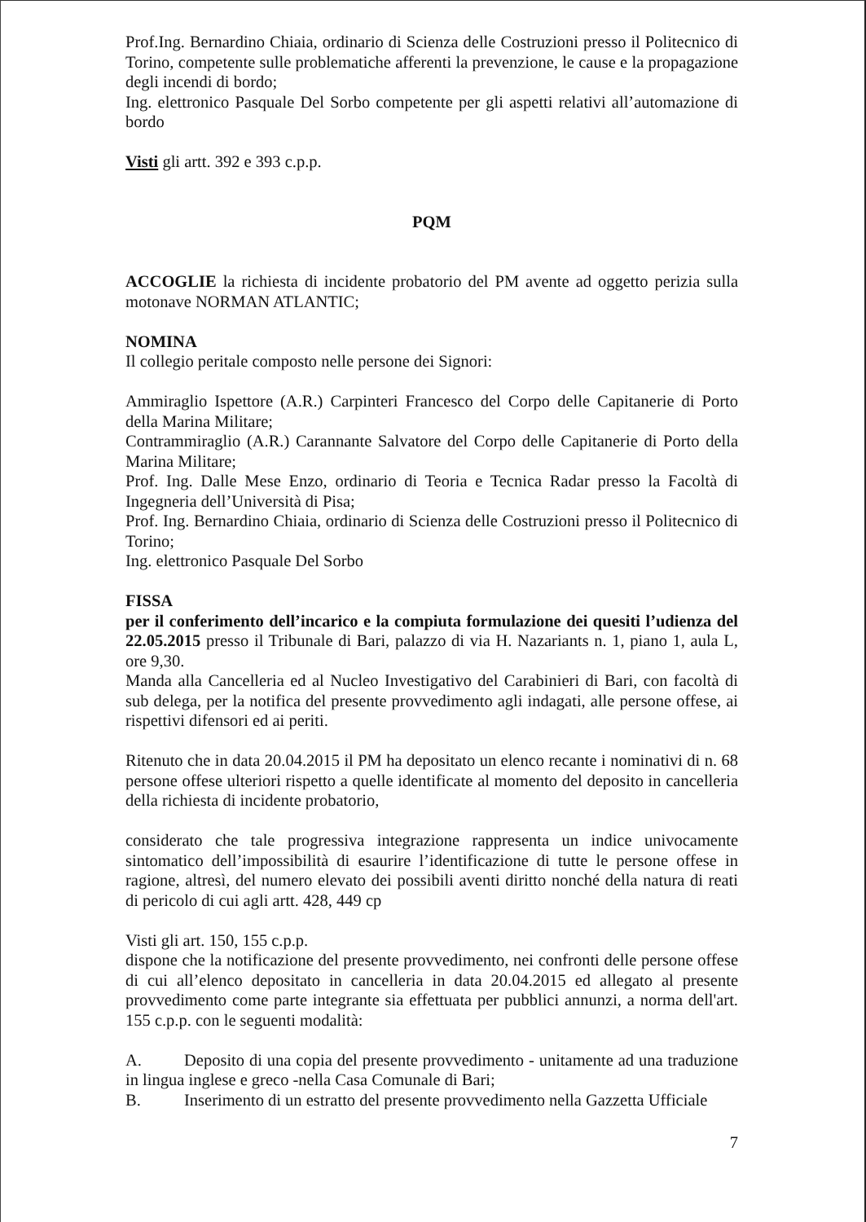Prof.Ing. Bernardino Chiaia, ordinario di Scienza delle Costruzioni presso il Politecnico di Torino, competente sulle problematiche afferenti la prevenzione, le cause e la propagazione degli incendi di bordo;
Ing. elettronico Pasquale Del Sorbo competente per gli aspetti relativi all’automazione di bordo
Visti gli artt. 392 e 393 c.p.p.
PQM
ACCOGLIE la richiesta di incidente probatorio del PM avente ad oggetto perizia sulla motonave NORMAN ATLANTIC;
NOMINA
Il collegio peritale composto nelle persone dei Signori:
Ammiraglio Ispettore (A.R.) Carpinteri Francesco del Corpo delle Capitanerie di Porto della Marina Militare;
Contrammiraglio (A.R.) Carannante Salvatore del Corpo delle Capitanerie di Porto della Marina Militare;
Prof. Ing. Dalle Mese Enzo, ordinario di Teoria e Tecnica Radar presso la Facoltà di Ingegneria dell’Università di Pisa;
Prof. Ing. Bernardino Chiaia, ordinario di Scienza delle Costruzioni presso il Politecnico di Torino;
Ing. elettronico Pasquale Del Sorbo
FISSA
per il conferimento dell’incarico e la compiuta formulazione dei quesiti l’udienza del 22.05.2015 presso il Tribunale di Bari, palazzo di via H. Nazariants n. 1, piano 1, aula L, ore 9,30.
Manda alla Cancelleria ed al Nucleo Investigativo del Carabinieri di Bari, con facoltà di sub delega, per la notifica del presente provvedimento agli indagati, alle persone offese, ai rispettivi difensori ed ai periti.
Ritenuto che in data 20.04.2015 il PM ha depositato un elenco recante i nominativi di n. 68 persone offese ulteriori rispetto a quelle identificate al momento del deposito in cancelleria della richiesta di incidente probatorio,
considerato che tale progressiva integrazione rappresenta un indice univocamente sintomatico dell’impossibilità di esaurire l’identificazione di tutte le persone offese in ragione, altresì, del numero elevato dei possibili aventi diritto nonché della natura di reati di pericolo di cui agli artt. 428, 449 cp
Visti gli art. 150, 155 c.p.p.
dispone che la notificazione del presente provvedimento, nei confronti delle persone offese di cui all’elenco depositato in cancelleria in data 20.04.2015 ed allegato al presente provvedimento come parte integrante sia effettuata per pubblici annunzi, a norma dell'art. 155 c.p.p. con le seguenti modalità:
A. Deposito di una copia del presente provvedimento - unitamente ad una traduzione in lingua inglese e greco -nella Casa Comunale di Bari;
B. Inserimento di un estratto del presente provvedimento nella Gazzetta Ufficiale
7